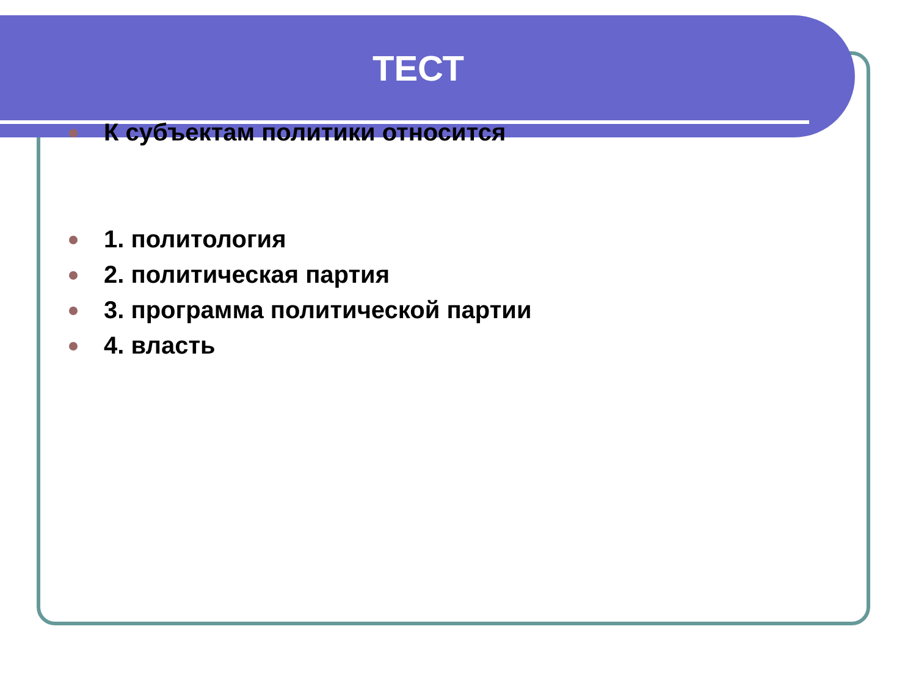ТЕСТ
К субъектам политики относится
1. политология
2. политическая партия
3. программа политической партии
4. власть